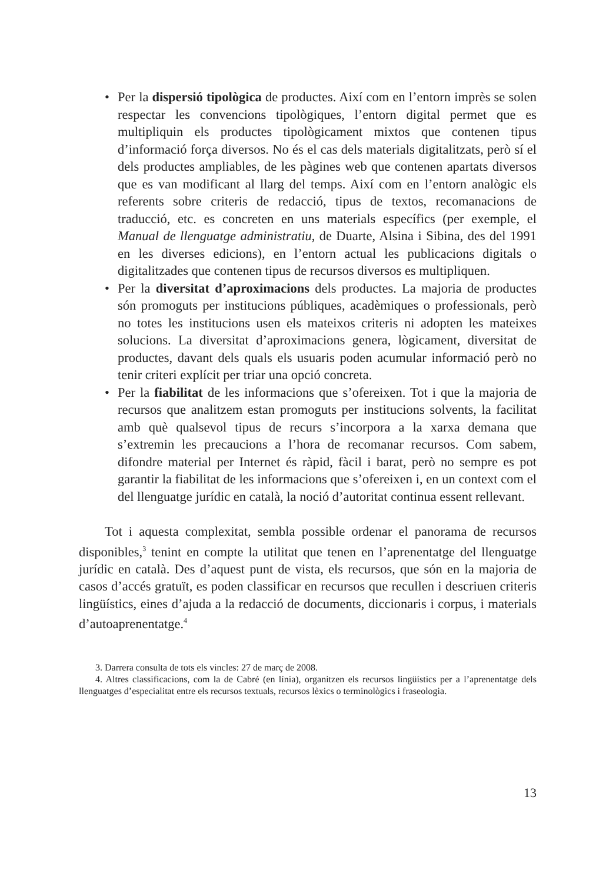• Per la dispersió tipològica de productes. Així com en l’entorn imprès se solen respectar les convencions tipològiques, l’entorn digital permet que es multipliquin els productes tipològicament mixtos que contenen tipus d’informació força diversos. No és el cas dels materials digitalitzats, però sí el dels productes ampliables, de les pàgines web que contenen apartats diversos que es van modificant al llarg del temps. Així com en l’entorn analògic els referents sobre criteris de redacció, tipus de textos, recomanacions de traducció, etc. es concreten en uns materials específics (per exemple, el Manual de llenguatge administratiu, de Duarte, Alsina i Sibina, des del 1991 en les diverses edicions), en l’entorn actual les publicacions digitals o digitalitzades que contenen tipus de recursos diversos es multipliquen.
• Per la diversitat d’aproximacions dels productes. La majoria de productes són promoguts per institucions públiques, acadèmiques o professionals, però no totes les institucions usen els mateixos criteris ni adopten les mateixes solucions. La diversitat d’aproximacions genera, lògicament, diversitat de productes, davant dels quals els usuaris poden acumular informació però no tenir criteri explícit per triar una opció concreta.
• Per la fiabilitat de les informacions que s’ofereixen. Tot i que la majoria de recursos que analitzem estan promoguts per institucions solvents, la facilitat amb què qualsevol tipus de recurs s’incorpora a la xarxa demana que s’extremin les precaucions a l’hora de recomanar recursos. Com sabem, difondre material per Internet és ràpid, fàcil i barat, però no sempre es pot garantir la fiabilitat de les informacions que s’ofereixen i, en un context com el del llenguatge jurídic en català, la noció d’autoritat continua essent rellevant.
Tot i aquesta complexitat, sembla possible ordenar el panorama de recursos disponibles,<sup>3</sup> tenint en compte la utilitat que tenen en l’aprenentatge del llenguatge jurídic en català. Des d’aquest punt de vista, els recursos, que són en la majoria de casos d’accés gratuït, es poden classificar en recursos que recullen i descriuen criteris lingüístics, eines d’ajuda a la redacció de documents, diccionaris i corpus, i materials d’autoaprenentatge.<sup>4</sup>
3. Darrera consulta de tots els vincles: 27 de març de 2008.
4. Altres classificacions, com la de Cabré (en línia), organitzen els recursos lingüístics per a l’aprenentatge dels llenguatges d’especialitat entre els recursos textuals, recursos lèxics o terminològics i fraseologia.
13